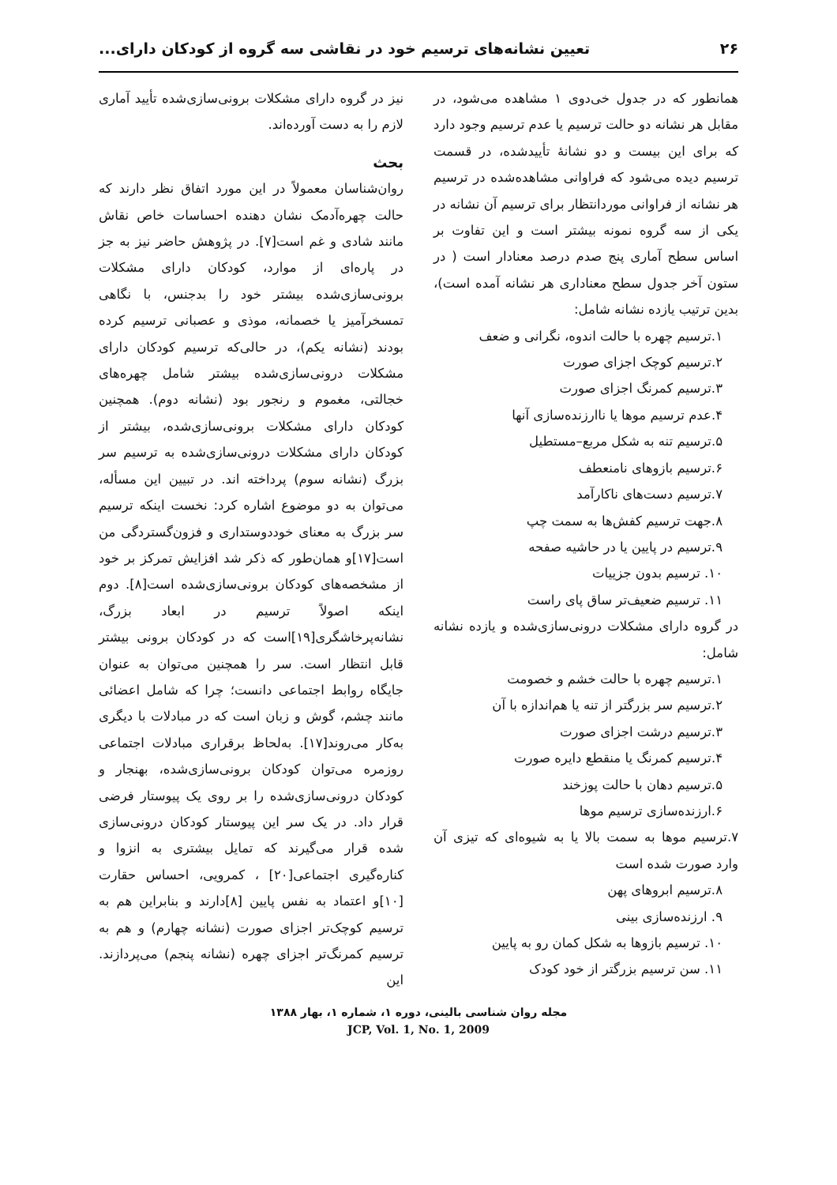۲۶ تعیین نشانه‌های ترسیم خود در نقاشی سه گروه از کودکان دارای...
همانطور که در جدول خی‌دوی ۱ مشاهده می‌شود، در مقابل هر نشانه دو حالت ترسیم یا عدم ترسیم وجود دارد که برای این بیست و دو نشانهٔ تأییدشده، در قسمت ترسیم دیده می‌شود که فراوانی مشاهده‌شده در ترسیم هر نشانه از فراوانی موردانتظار برای ترسیم آن نشانه در یکی از سه گروه نمونه بیشتر است و این تفاوت بر اساس سطح آماری پنج صدم درصد معنادار است ( در ستون آخر جدول سطح معناداری هر نشانه آمده است)، بدین ترتیب یازده نشانه شامل:
۱.ترسیم چهره با حالت اندوه، نگرانی و ضعف
۲.ترسیم کوچک اجزای صورت
۳.ترسیم کمرنگ اجزای صورت
۴.عدم ترسیم موها یا ناارزنده‌سازی آنها
۵.ترسیم تنه به شکل مربع–مستطیل
۶.ترسیم بازوهای نامنعطف
۷.ترسیم دست‌های ناکارآمد
۸.جهت ترسیم کفش‌ها به سمت چپ
۹.ترسیم در پایین یا در حاشیه صفحه
۱۰. ترسیم بدون جزییات
۱۱. ترسیم ضعیف‌تر ساق پای راست
در گروه دارای مشکلات درونی‌سازی‌شده و یازده نشانه شامل:
۱.ترسیم چهره با حالت خشم و خصومت
۲.ترسیم سر بزرگتر از تنه یا هم‌اندازه با آن
۳.ترسیم درشت اجزای صورت
۴.ترسیم کمرنگ یا منقطع دایره صورت
۵.ترسیم دهان با حالت پوزخند
۶.ارزنده‌سازی ترسیم موها
۷.ترسیم موها به سمت بالا یا به شیوه‌ای که تیزی آن وارد صورت شده است
۸.ترسیم ابروهای پهن
۹. ارزنده‌سازی بینی
۱۰. ترسیم بازوها به شکل کمان رو به پایین
۱۱. سن ترسیم بزرگتر از خود کودک
نیز در گروه دارای مشکلات برونی‌سازی‌شده تأیید آماری لازم را به دست آورده‌اند.
بحث
روان‌شناسان معمولاً در این مورد اتفاق نظر دارند که حالت چهره‌آدمک نشان دهنده احساسات خاص نقاش مانند شادی و غم است[۷]. در پژوهش حاضر نیز به جز در پاره‌ای از موارد، کودکان دارای مشکلات برونی‌سازی‌شده بیشتر خود را بدجنس، با نگاهی تمسخرآمیز یا خصمانه، موذی و عصبانی ترسیم کرده بودند (نشانه یکم)، در حالی‌که ترسیم کودکان دارای مشکلات درونی‌سازی‌شده بیشتر شامل چهره‌های خجالتی، مغموم و رنجور بود (نشانه دوم). همچنین کودکان دارای مشکلات برونی‌سازی‌شده، بیشتر از کودکان دارای مشکلات درونی‌سازی‌شده به ترسیم سر بزرگ (نشانه سوم) پرداخته اند. در تبیین این مسأله، می‌توان به دو موضوع اشاره کرد: نخست اینکه ترسیم سر بزرگ به معنای خوددوستداری و فزون‌گستردگی من است[۱۷]و همان‌طور که ذکر شد افزایش تمرکز بر خود از مشخصه‌های کودکان برونی‌سازی‌شده است[۸]. دوم اینکه اصولاً ترسیم در ابعاد بزرگ، نشانه‌پرخاشگری[۱۹]است که در کودکان برونی بیشتر قابل انتظار است. سر را همچنین می‌توان به عنوان جایگاه روابط اجتماعی دانست؛ چرا که شامل اعضائی مانند چشم، گوش و زبان است که در مبادلات با دیگری به‌کار می‌روند[۱۷]. به‌لحاظ برقراری مبادلات اجتماعی روزمره می‌توان کودکان برونی‌سازی‌شده، بهنجار و کودکان درونی‌سازی‌شده را بر روی یک پیوستار فرضی قرار داد. در یک سر این پیوستار کودکان درونی‌سازی شده قرار می‌گیرند که تمایل بیشتری به انزوا و کناره‌گیری اجتماعی[۲۰] ، کمرویی، احساس حقارت [۱۰]و اعتماد به نفس پایین [۸]دارند و بنابراین هم به ترسیم کوچک‌تر اجزای صورت (نشانه چهارم) و هم به ترسیم کمرنگ‌تر اجزای چهره (نشانه پنجم) می‌پردازند. این
مجله روان شناسی بالینی، دوره ۱، شماره ۱، بهار ۱۳۸۸
JCP, Vol. 1, No. 1, 2009